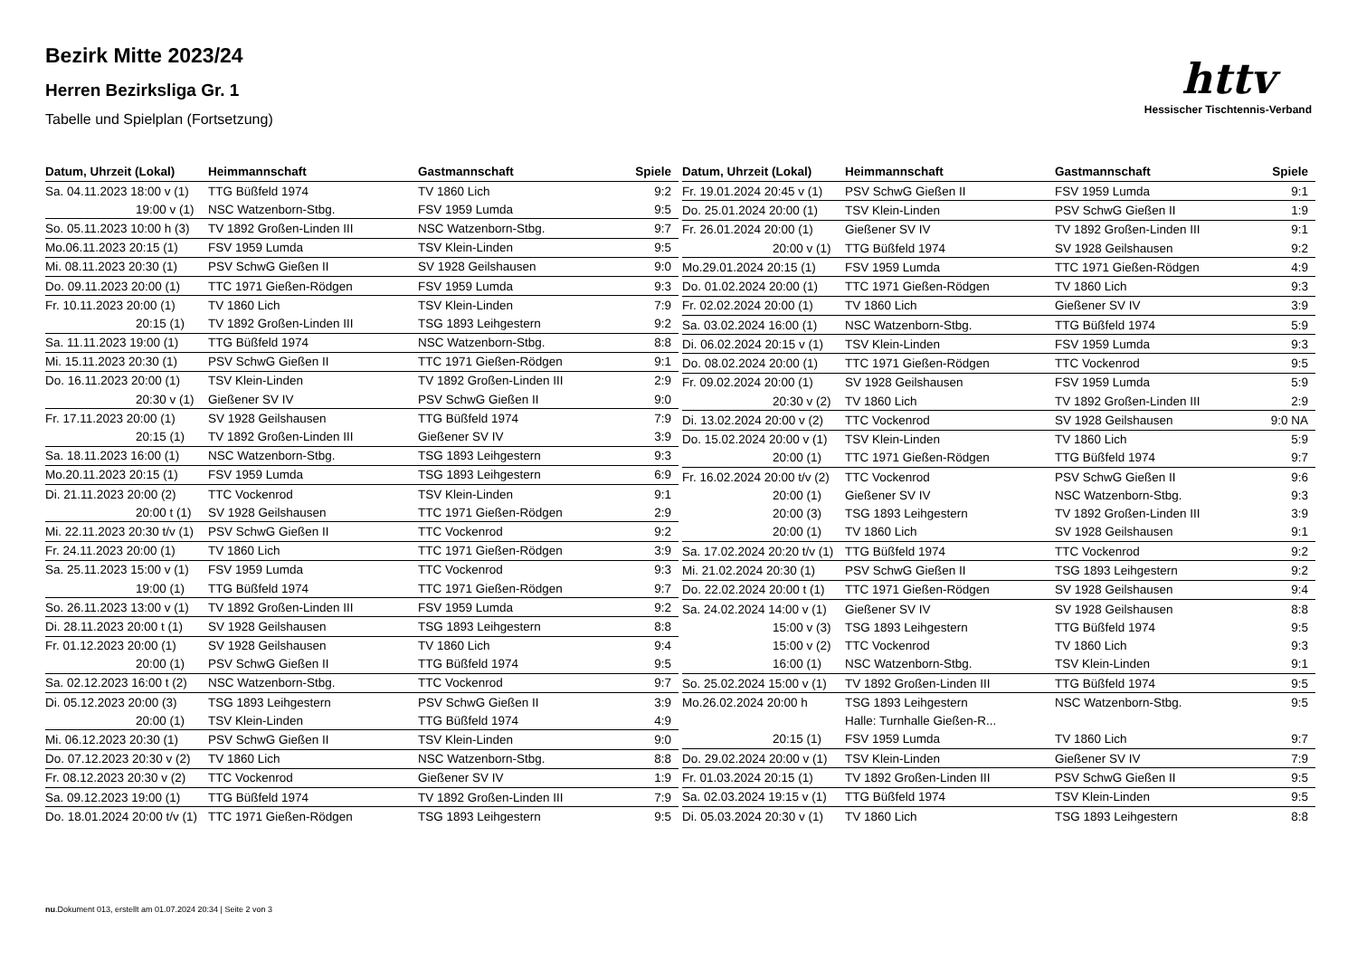Bezirk Mitte 2023/24
Herren Bezirksliga Gr. 1
Tabelle und Spielplan (Fortsetzung)
httv
Hessischer Tischtennis-Verband
| Datum, Uhrzeit (Lokal) | Heimmannschaft | Gastmannschaft | Spiele |
| --- | --- | --- | --- |
| Sa. 04.11.2023 18:00 v (1) | TTG Büßfeld 1974 | TV 1860 Lich | 9:2 |
| 19:00 v (1) | NSC Watzenborn-Stbg. | FSV 1959 Lumda | 9:5 |
| So. 05.11.2023 10:00 h (3) | TV 1892 Großen-Linden III | NSC Watzenborn-Stbg. | 9:7 |
| Mo.06.11.2023 20:15 (1) | FSV 1959 Lumda | TSV Klein-Linden | 9:5 |
| Mi. 08.11.2023 20:30 (1) | PSV SchwG Gießen II | SV 1928 Geilshausen | 9:0 |
| Do. 09.11.2023 20:00 (1) | TTC 1971 Gießen-Rödgen | FSV 1959 Lumda | 9:3 |
| Fr. 10.11.2023 20:00 (1) | TV 1860 Lich | TSV Klein-Linden | 7:9 |
| 20:15 (1) | TV 1892 Großen-Linden III | TSG 1893 Leihgestern | 9:2 |
| Sa. 11.11.2023 19:00 (1) | TTG Büßfeld 1974 | NSC Watzenborn-Stbg. | 8:8 |
| Mi. 15.11.2023 20:30 (1) | PSV SchwG Gießen II | TTC 1971 Gießen-Rödgen | 9:1 |
| Do. 16.11.2023 20:00 (1) | TSV Klein-Linden | TV 1892 Großen-Linden III | 2:9 |
| 20:30 v (1) | Gießener SV IV | PSV SchwG Gießen II | 9:0 |
| Fr. 17.11.2023 20:00 (1) | SV 1928 Geilshausen | TTG Büßfeld 1974 | 7:9 |
| 20:15 (1) | TV 1892 Großen-Linden III | Gießener SV IV | 3:9 |
| Sa. 18.11.2023 16:00 (1) | NSC Watzenborn-Stbg. | TSG 1893 Leihgestern | 9:3 |
| Mo.20.11.2023 20:15 (1) | FSV 1959 Lumda | TSG 1893 Leihgestern | 6:9 |
| Di. 21.11.2023 20:00 (2) | TTC Vockenrod | TSV Klein-Linden | 9:1 |
| 20:00 t (1) | SV 1928 Geilshausen | TTC 1971 Gießen-Rödgen | 2:9 |
| Mi. 22.11.2023 20:30 t/v (1) | PSV SchwG Gießen II | TTC Vockenrod | 9:2 |
| Fr. 24.11.2023 20:00 (1) | TV 1860 Lich | TTC 1971 Gießen-Rödgen | 3:9 |
| Sa. 25.11.2023 15:00 v (1) | FSV 1959 Lumda | TTC Vockenrod | 9:3 |
| 19:00 (1) | TTG Büßfeld 1974 | TTC 1971 Gießen-Rödgen | 9:7 |
| So. 26.11.2023 13:00 v (1) | TV 1892 Großen-Linden III | FSV 1959 Lumda | 9:2 |
| Di. 28.11.2023 20:00 t (1) | SV 1928 Geilshausen | TSG 1893 Leihgestern | 8:8 |
| Fr. 01.12.2023 20:00 (1) | SV 1928 Geilshausen | TV 1860 Lich | 9:4 |
| 20:00 (1) | PSV SchwG Gießen II | TTG Büßfeld 1974 | 9:5 |
| Sa. 02.12.2023 16:00 t (2) | NSC Watzenborn-Stbg. | TTC Vockenrod | 9:7 |
| Di. 05.12.2023 20:00 (3) | TSG 1893 Leihgestern | PSV SchwG Gießen II | 3:9 |
| 20:00 (1) | TSV Klein-Linden | TTG Büßfeld 1974 | 4:9 |
| Mi. 06.12.2023 20:30 (1) | PSV SchwG Gießen II | TSV Klein-Linden | 9:0 |
| Do. 07.12.2023 20:30 v (2) | TV 1860 Lich | NSC Watzenborn-Stbg. | 8:8 |
| Fr. 08.12.2023 20:30 v (2) | TTC Vockenrod | Gießener SV IV | 1:9 |
| Sa. 09.12.2023 19:00 (1) | TTG Büßfeld 1974 | TV 1892 Großen-Linden III | 7:9 |
| Do. 18.01.2024 20:00 t/v (1) | TTC 1971 Gießen-Rödgen | TSG 1893 Leihgestern | 9:5 |
| Datum, Uhrzeit (Lokal) | Heimmannschaft | Gastmannschaft | Spiele |
| --- | --- | --- | --- |
| Fr. 19.01.2024 20:45 v (1) | PSV SchwG Gießen II | FSV 1959 Lumda | 9:1 |
| Do. 25.01.2024 20:00 (1) | TSV Klein-Linden | PSV SchwG Gießen II | 1:9 |
| Fr. 26.01.2024 20:00 (1) | Gießener SV IV | TV 1892 Großen-Linden III | 9:1 |
| 20:00 v (1) | TTG Büßfeld 1974 | SV 1928 Geilshausen | 9:2 |
| Mo.29.01.2024 20:15 (1) | FSV 1959 Lumda | TTC 1971 Gießen-Rödgen | 4:9 |
| Do. 01.02.2024 20:00 (1) | TTC 1971 Gießen-Rödgen | TV 1860 Lich | 9:3 |
| Fr. 02.02.2024 20:00 (1) | TV 1860 Lich | Gießener SV IV | 3:9 |
| Sa. 03.02.2024 16:00 (1) | NSC Watzenborn-Stbg. | TTG Büßfeld 1974 | 5:9 |
| Di. 06.02.2024 20:15 v (1) | TSV Klein-Linden | FSV 1959 Lumda | 9:3 |
| Do. 08.02.2024 20:00 (1) | TTC 1971 Gießen-Rödgen | TTC Vockenrod | 9:5 |
| Fr. 09.02.2024 20:00 (1) | SV 1928 Geilshausen | FSV 1959 Lumda | 5:9 |
| 20:30 v (2) | TV 1860 Lich | TV 1892 Großen-Linden III | 2:9 |
| Di. 13.02.2024 20:00 v (2) | TTC Vockenrod | SV 1928 Geilshausen | 9:0 NA |
| Do. 15.02.2024 20:00 v (1) | TSV Klein-Linden | TV 1860 Lich | 5:9 |
| 20:00 (1) | TTC 1971 Gießen-Rödgen | TTG Büßfeld 1974 | 9:7 |
| Fr. 16.02.2024 20:00 t/v (2) | TTC Vockenrod | PSV SchwG Gießen II | 9:6 |
| 20:00 (1) | Gießener SV IV | NSC Watzenborn-Stbg. | 9:3 |
| 20:00 (3) | TSG 1893 Leihgestern | TV 1892 Großen-Linden III | 3:9 |
| 20:00 (1) | TV 1860 Lich | SV 1928 Geilshausen | 9:1 |
| Sa. 17.02.2024 20:20 t/v (1) | TTG Büßfeld 1974 | TTC Vockenrod | 9:2 |
| Mi. 21.02.2024 20:30 (1) | PSV SchwG Gießen II | TSG 1893 Leihgestern | 9:2 |
| Do. 22.02.2024 20:00 t (1) | TTC 1971 Gießen-Rödgen | SV 1928 Geilshausen | 9:4 |
| Sa. 24.02.2024 14:00 v (1) | Gießener SV IV | SV 1928 Geilshausen | 8:8 |
| 15:00 v (3) | TSG 1893 Leihgestern | TTG Büßfeld 1974 | 9:5 |
| 15:00 v (2) | TTC Vockenrod | TV 1860 Lich | 9:3 |
| 16:00 (1) | NSC Watzenborn-Stbg. | TSV Klein-Linden | 9:1 |
| So. 25.02.2024 15:00 v (1) | TV 1892 Großen-Linden III | TTG Büßfeld 1974 | 9:5 |
| Mo.26.02.2024 20:00 h | TSG 1893 Leihgestern | NSC Watzenborn-Stbg. | 9:5 |
| | Halle: Turnhalle Gießen-R... | | |
| 20:15 (1) | FSV 1959 Lumda | TV 1860 Lich | 9:7 |
| Do. 29.02.2024 20:00 v (1) | TSV Klein-Linden | Gießener SV IV | 7:9 |
| Fr. 01.03.2024 20:15 (1) | TV 1892 Großen-Linden III | PSV SchwG Gießen II | 9:5 |
| Sa. 02.03.2024 19:15 v (1) | TTG Büßfeld 1974 | TSV Klein-Linden | 9:5 |
| Di. 05.03.2024 20:30 v (1) | TV 1860 Lich | TSG 1893 Leihgestern | 8:8 |
nu.Dokument 013, erstellt am 01.07.2024 20:34 | Seite 2 von 3